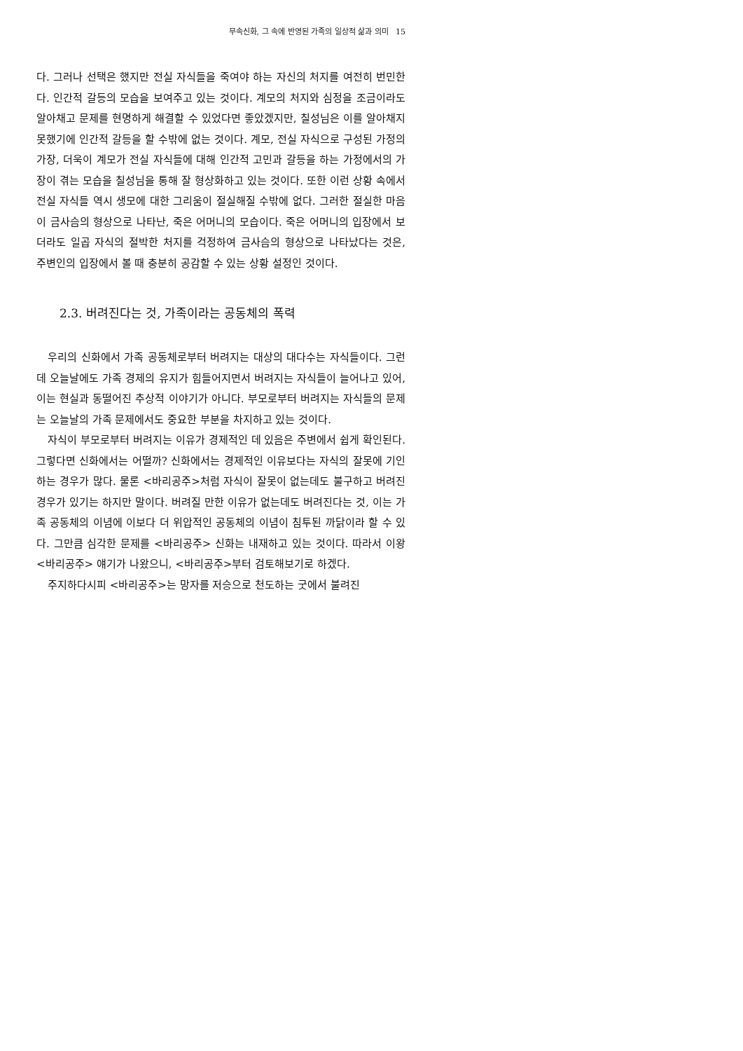무속신화, 그 속에 반영된 가족의 일상적 삶과 의미 15
다. 그러나 선택은 했지만 전실 자식들을 죽여야 하는 자신의 처지를 여전히 번민한다. 인간적 갈등의 모습을 보여주고 있는 것이다. 계모의 처지와 심정을 조금이라도 알아채고 문제를 현명하게 해결할 수 있었다면 좋았겠지만, 칠성님은 이를 알아채지 못했기에 인간적 갈등을 할 수밖에 없는 것이다. 계모, 전실 자식으로 구성된 가정의 가장, 더욱이 계모가 전실 자식들에 대해 인간적 고민과 갈등을 하는 가정에서의 가장이 겪는 모습을 칠성님을 통해 잘 형상화하고 있는 것이다. 또한 이런 상황 속에서 전실 자식들 역시 생모에 대한 그리움이 절실해질 수밖에 없다. 그러한 절실한 마음이 금사슴의 형상으로 나타난, 죽은 어머니의 모습이다. 죽은 어머니의 입장에서 보더라도 일곱 자식의 절박한 처지를 걱정하여 금사슴의 형상으로 나타났다는 것은, 주변인의 입장에서 볼 때 충분히 공감할 수 있는 상황 설정인 것이다.
2.3. 버려진다는 것, 가족이라는 공동체의 폭력
우리의 신화에서 가족 공동체로부터 버려지는 대상의 대다수는 자식들이다. 그런데 오늘날에도 가족 경제의 유지가 힘들어지면서 버려지는 자식들이 늘어나고 있어, 이는 현실과 동떨어진 추상적 이야기가 아니다. 부모로부터 버려지는 자식들의 문제는 오늘날의 가족 문제에서도 중요한 부분을 차지하고 있는 것이다.
자식이 부모로부터 버려지는 이유가 경제적인 데 있음은 주변에서 쉽게 확인된다. 그렇다면 신화에서는 어떨까? 신화에서는 경제적인 이유보다는 자식의 잘못에 기인하는 경우가 많다. 물론 <바리공주>처럼 자식이 잘못이 없는데도 불구하고 버려진 경우가 있기는 하지만 말이다. 버려질 만한 이유가 없는데도 버려진다는 것, 이는 가족 공동체의 이념에 이보다 더 위압적인 공동체의 이념이 침투된 까닭이라 할 수 있다. 그만큼 심각한 문제를 <바리공주> 신화는 내재하고 있는 것이다. 따라서 이왕 <바리공주> 얘기가 나왔으니, <바리공주>부터 검토해보기로 하겠다.
주지하다시피 <바리공주>는 망자를 저승으로 천도하는 굿에서 불려진